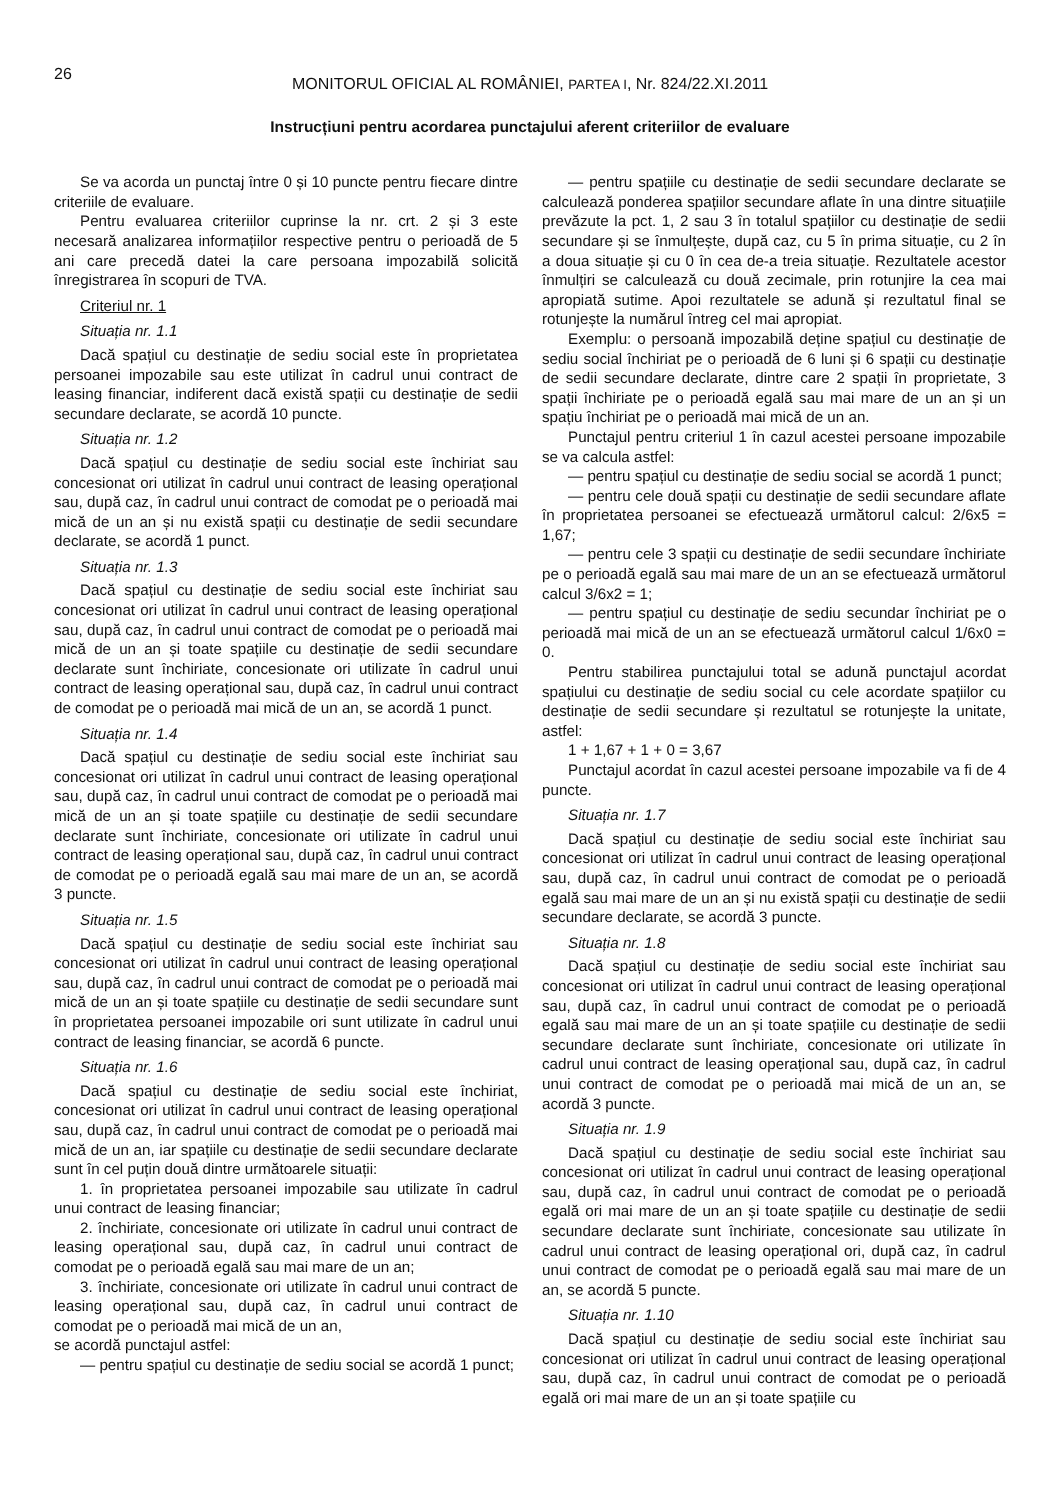26
MONITORUL OFICIAL AL ROMÂNIEI, PARTEA I, Nr. 824/22.XI.2011
Instrucțiuni pentru acordarea punctajului aferent criteriilor de evaluare
Se va acorda un punctaj între 0 și 10 puncte pentru fiecare dintre criteriile de evaluare.
Pentru evaluarea criteriilor cuprinse la nr. crt. 2 și 3 este necesară analizarea informațiilor respective pentru o perioadă de 5 ani care precedă datei la care persoana impozabilă solicită înregistrarea în scopuri de TVA.
Criteriul nr. 1
Situația nr. 1.1
Dacă spațiul cu destinație de sediu social este în proprietatea persoanei impozabile sau este utilizat în cadrul unui contract de leasing financiar, indiferent dacă există spații cu destinație de sedii secundare declarate, se acordă 10 puncte.
Situația nr. 1.2
Dacă spațiul cu destinație de sediu social este închiriat sau concesionat ori utilizat în cadrul unui contract de leasing operațional sau, după caz, în cadrul unui contract de comodat pe o perioadă mai mică de un an și nu există spații cu destinație de sedii secundare declarate, se acordă 1 punct.
Situația nr. 1.3
Dacă spațiul cu destinație de sediu social este închiriat sau concesionat ori utilizat în cadrul unui contract de leasing operațional sau, după caz, în cadrul unui contract de comodat pe o perioadă mai mică de un an și toate spațiile cu destinație de sedii secundare declarate sunt închiriate, concesionate ori utilizate în cadrul unui contract de leasing operațional sau, după caz, în cadrul unui contract de comodat pe o perioadă mai mică de un an, se acordă 1 punct.
Situația nr. 1.4
Dacă spațiul cu destinație de sediu social este închiriat sau concesionat ori utilizat în cadrul unui contract de leasing operațional sau, după caz, în cadrul unui contract de comodat pe o perioadă mai mică de un an și toate spațiile cu destinație de sedii secundare declarate sunt închiriate, concesionate ori utilizate în cadrul unui contract de leasing operațional sau, după caz, în cadrul unui contract de comodat pe o perioadă egală sau mai mare de un an, se acordă 3 puncte.
Situația nr. 1.5
Dacă spațiul cu destinație de sediu social este închiriat sau concesionat ori utilizat în cadrul unui contract de leasing operațional sau, după caz, în cadrul unui contract de comodat pe o perioadă mai mică de un an și toate spațiile cu destinație de sedii secundare sunt în proprietatea persoanei impozabile ori sunt utilizate în cadrul unui contract de leasing financiar, se acordă 6 puncte.
Situația nr. 1.6
Dacă spațiul cu destinație de sediu social este închiriat, concesionat ori utilizat în cadrul unui contract de leasing operațional sau, după caz, în cadrul unui contract de comodat pe o perioadă mai mică de un an, iar spațiile cu destinație de sedii secundare declarate sunt în cel puțin două dintre următoarele situații:
1. în proprietatea persoanei impozabile sau utilizate în cadrul unui contract de leasing financiar;
2. închiriate, concesionate ori utilizate în cadrul unui contract de leasing operațional sau, după caz, în cadrul unui contract de comodat pe o perioadă egală sau mai mare de un an;
3. închiriate, concesionate ori utilizate în cadrul unui contract de leasing operațional sau, după caz, în cadrul unui contract de comodat pe o perioadă mai mică de un an,
se acordă punctajul astfel:
— pentru spațiul cu destinație de sediu social se acordă 1 punct;
— pentru spațiile cu destinație de sedii secundare declarate se calculează ponderea spațiilor secundare aflate în una dintre situațiile prevăzute la pct. 1, 2 sau 3 în totalul spațiilor cu destinație de sedii secundare și se înmulțește, după caz, cu 5 în prima situație, cu 2 în a doua situație și cu 0 în cea de-a treia situație. Rezultatele acestor înmulțiri se calculează cu două zecimale, prin rotunjire la cea mai apropiată sutime. Apoi rezultatele se adună și rezultatul final se rotunjește la numărul întreg cel mai apropiat.
Exemplu: o persoană impozabilă deține spațiul cu destinație de sediu social închiriat pe o perioadă de 6 luni și 6 spații cu destinație de sedii secundare declarate, dintre care 2 spații în proprietate, 3 spații închiriate pe o perioadă egală sau mai mare de un an și un spațiu închiriat pe o perioadă mai mică de un an.
Punctajul pentru criteriul 1 în cazul acestei persoane impozabile se va calcula astfel:
— pentru spațiul cu destinație de sediu social se acordă 1 punct;
— pentru cele două spații cu destinație de sedii secundare aflate în proprietatea persoanei se efectuează următorul calcul: 2/6x5 = 1,67;
— pentru cele 3 spații cu destinație de sedii secundare închiriate pe o perioadă egală sau mai mare de un an se efectuează următorul calcul 3/6x2 = 1;
— pentru spațiul cu destinație de sediu secundar închiriat pe o perioadă mai mică de un an se efectuează următorul calcul 1/6x0 = 0.
Pentru stabilirea punctajului total se adună punctajul acordat spațiului cu destinație de sediu social cu cele acordate spațiilor cu destinație de sedii secundare și rezultatul se rotunjește la unitate, astfel:
1 + 1,67 + 1 + 0 = 3,67
Punctajul acordat în cazul acestei persoane impozabile va fi de 4 puncte.
Situația nr. 1.7
Dacă spațiul cu destinație de sediu social este închiriat sau concesionat ori utilizat în cadrul unui contract de leasing operațional sau, după caz, în cadrul unui contract de comodat pe o perioadă egală sau mai mare de un an și nu există spații cu destinație de sedii secundare declarate, se acordă 3 puncte.
Situația nr. 1.8
Dacă spațiul cu destinație de sediu social este închiriat sau concesionat ori utilizat în cadrul unui contract de leasing operațional sau, după caz, în cadrul unui contract de comodat pe o perioadă egală sau mai mare de un an și toate spațiile cu destinație de sedii secundare declarate sunt închiriate, concesionate ori utilizate în cadrul unui contract de leasing operațional sau, după caz, în cadrul unui contract de comodat pe o perioadă mai mică de un an, se acordă 3 puncte.
Situația nr. 1.9
Dacă spațiul cu destinație de sediu social este închiriat sau concesionat ori utilizat în cadrul unui contract de leasing operațional sau, după caz, în cadrul unui contract de comodat pe o perioadă egală ori mai mare de un an și toate spațiile cu destinație de sedii secundare declarate sunt închiriate, concesionate sau utilizate în cadrul unui contract de leasing operațional ori, după caz, în cadrul unui contract de comodat pe o perioadă egală sau mai mare de un an, se acordă 5 puncte.
Situația nr. 1.10
Dacă spațiul cu destinație de sediu social este închiriat sau concesionat ori utilizat în cadrul unui contract de leasing operațional sau, după caz, în cadrul unui contract de comodat pe o perioadă egală ori mai mare de un an și toate spațiile cu